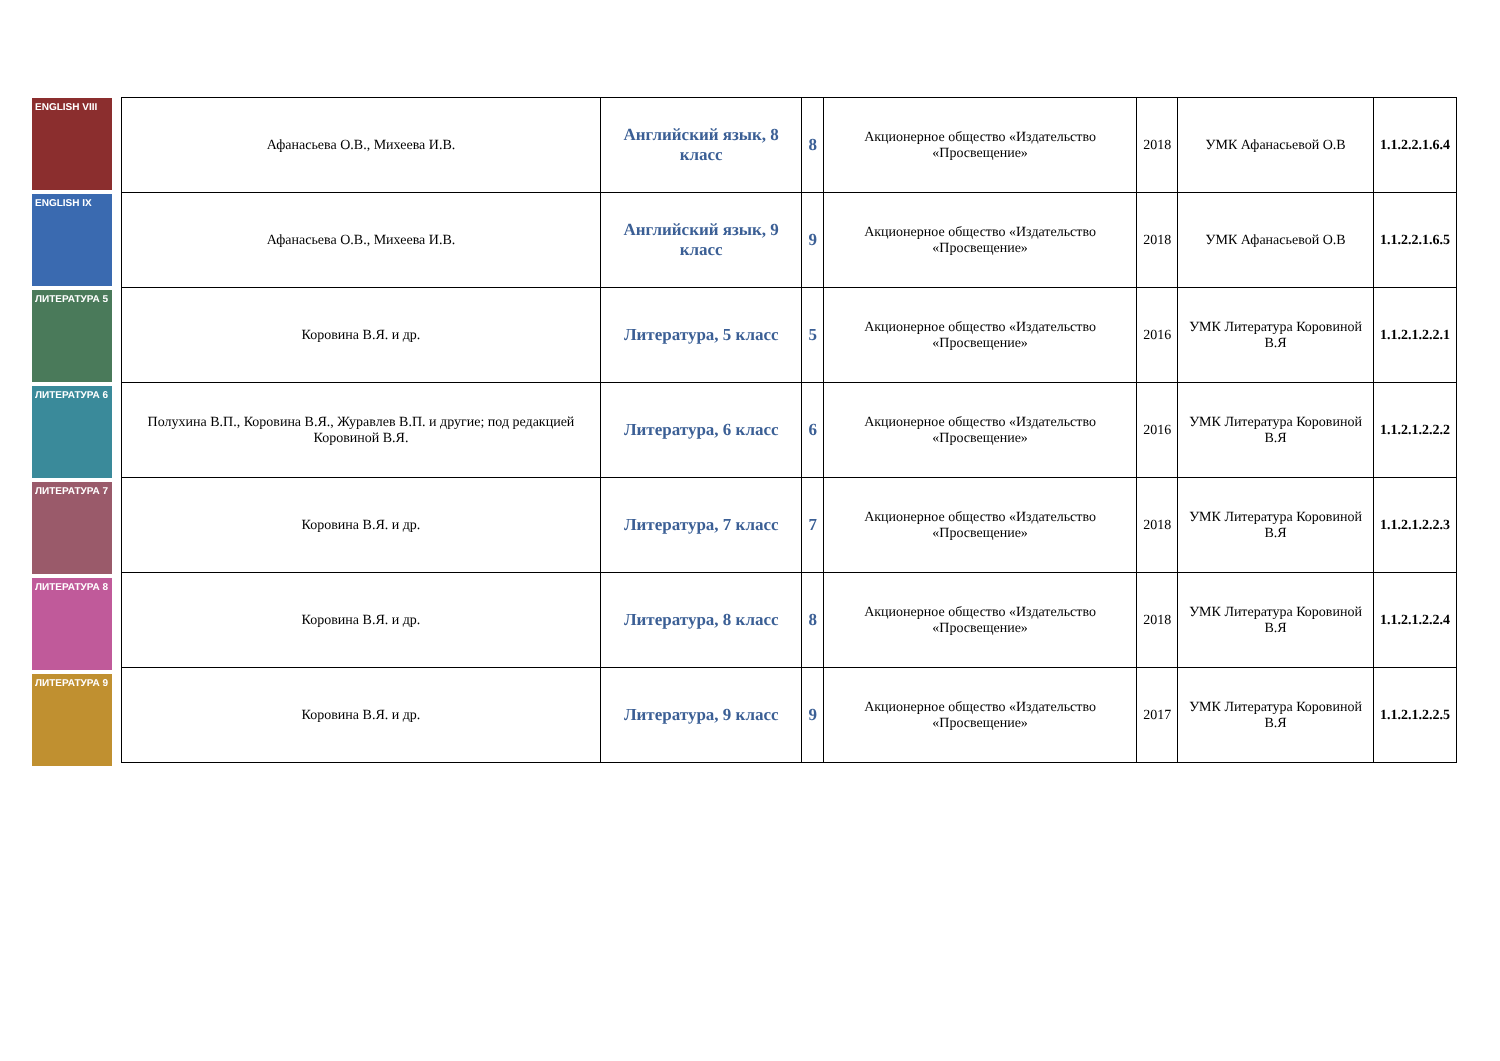ENGLISH VIII
ENGLISH IX
ЛИТЕРАТУРА 5
ЛИТЕРАТУРА 6
ЛИТЕРАТУРА 7
ЛИТЕРАТУРА 8
ЛИТЕРАТУРА 9
| Афанасьева О.В., Михеева И.В. | Английский язык, 8 класс | 8 | Акционерное общество «Издательство «Просвещение» | 2018 | УМК Афанасьевой О.В | 1.1.2.2.1.6.4 |
| Афанасьева О.В., Михеева И.В. | Английский язык, 9 класс | 9 | Акционерное общество «Издательство «Просвещение» | 2018 | УМК Афанасьевой О.В | 1.1.2.2.1.6.5 |
| Коровина В.Я. и др. | Литература, 5 класс | 5 | Акционерное общество «Издательство «Просвещение» | 2016 | УМК Литература Коровиной В.Я | 1.1.2.1.2.2.1 |
| Полухина В.П., Коровина В.Я., Журавлев В.П. и другие; под редакцией Коровиной В.Я. | Литература, 6 класс | 6 | Акционерное общество «Издательство «Просвещение» | 2016 | УМК Литература Коровиной В.Я | 1.1.2.1.2.2.2 |
| Коровина В.Я. и др. | Литература, 7 класс | 7 | Акционерное общество «Издательство «Просвещение» | 2018 | УМК Литература Коровиной В.Я | 1.1.2.1.2.2.3 |
| Коровина В.Я. и др. | Литература, 8 класс | 8 | Акционерное общество «Издательство «Просвещение» | 2018 | УМК Литература Коровиной В.Я | 1.1.2.1.2.2.4 |
| Коровина В.Я. и др. | Литература, 9 класс | 9 | Акционерное общество «Издательство «Просвещение» | 2017 | УМК Литература Коровиной В.Я | 1.1.2.1.2.2.5 |